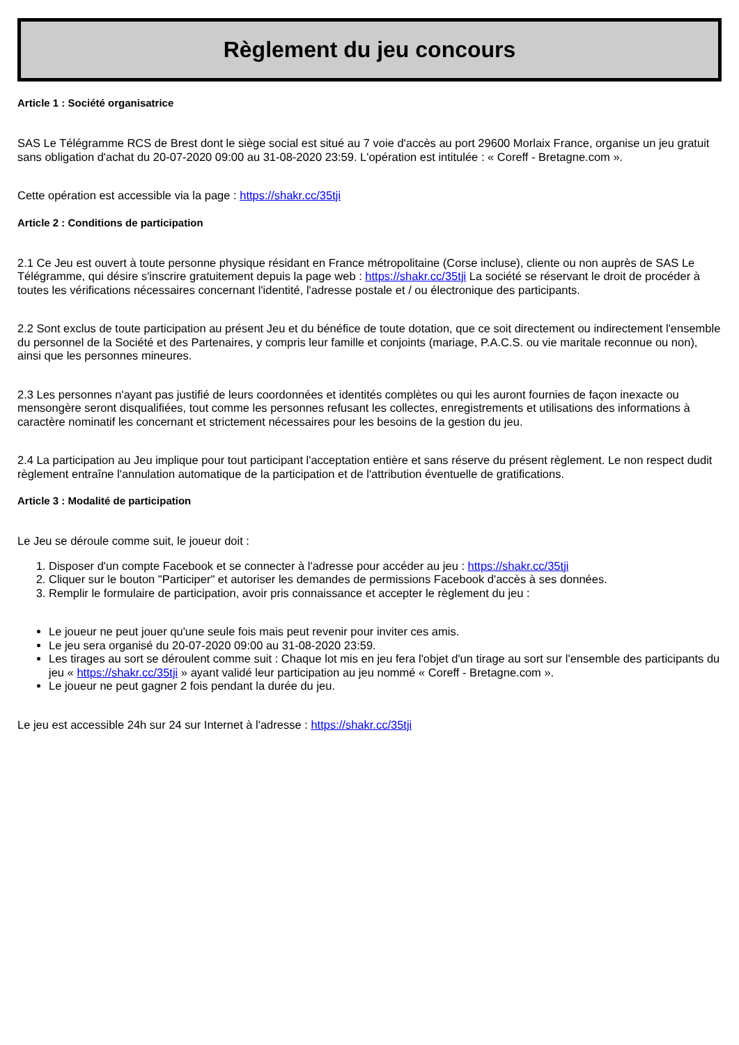Règlement du jeu concours
Article 1 : Société organisatrice
SAS Le Télégramme RCS de Brest dont le siège social est situé au 7 voie d'accès au port 29600 Morlaix France, organise un jeu gratuit sans obligation d'achat du 20-07-2020 09:00 au 31-08-2020 23:59. L'opération est intitulée : « Coreff - Bretagne.com ».
Cette opération est accessible via la page : https://shakr.cc/35tji
Article 2 : Conditions de participation
2.1 Ce Jeu est ouvert à toute personne physique résidant en France métropolitaine (Corse incluse), cliente ou non auprès de SAS Le Télégramme, qui désire s'inscrire gratuitement depuis la page web : https://shakr.cc/35tji La société se réservant le droit de procéder à toutes les vérifications nécessaires concernant l'identité, l'adresse postale et / ou électronique des participants.
2.2 Sont exclus de toute participation au présent Jeu et du bénéfice de toute dotation, que ce soit directement ou indirectement l'ensemble du personnel de la Société et des Partenaires, y compris leur famille et conjoints (mariage, P.A.C.S. ou vie maritale reconnue ou non), ainsi que les personnes mineures.
2.3 Les personnes n'ayant pas justifié de leurs coordonnées et identités complètes ou qui les auront fournies de façon inexacte ou mensongère seront disqualifiées, tout comme les personnes refusant les collectes, enregistrements et utilisations des informations à caractère nominatif les concernant et strictement nécessaires pour les besoins de la gestion du jeu.
2.4 La participation au Jeu implique pour tout participant l'acceptation entière et sans réserve du présent règlement. Le non respect dudit règlement entraîne l'annulation automatique de la participation et de l'attribution éventuelle de gratifications.
Article 3 : Modalité de participation
Le Jeu se déroule comme suit, le joueur doit :
1. Disposer d'un compte Facebook et se connecter à l'adresse pour accéder au jeu : https://shakr.cc/35tji
2. Cliquer sur le bouton "Participer" et autoriser les demandes de permissions Facebook d'accès à ses données.
3. Remplir le formulaire de participation, avoir pris connaissance et accepter le règlement du jeu :
Le joueur ne peut jouer qu'une seule fois mais peut revenir pour inviter ces amis.
Le jeu sera organisé du 20-07-2020 09:00 au 31-08-2020 23:59.
Les tirages au sort se déroulent comme suit : Chaque lot mis en jeu fera l'objet d'un tirage au sort sur l'ensemble des participants du jeu « https://shakr.cc/35tji » ayant validé leur participation au jeu nommé « Coreff - Bretagne.com ».
Le joueur ne peut gagner 2 fois pendant la durée du jeu.
Le jeu est accessible 24h sur 24 sur Internet à l'adresse : https://shakr.cc/35tji